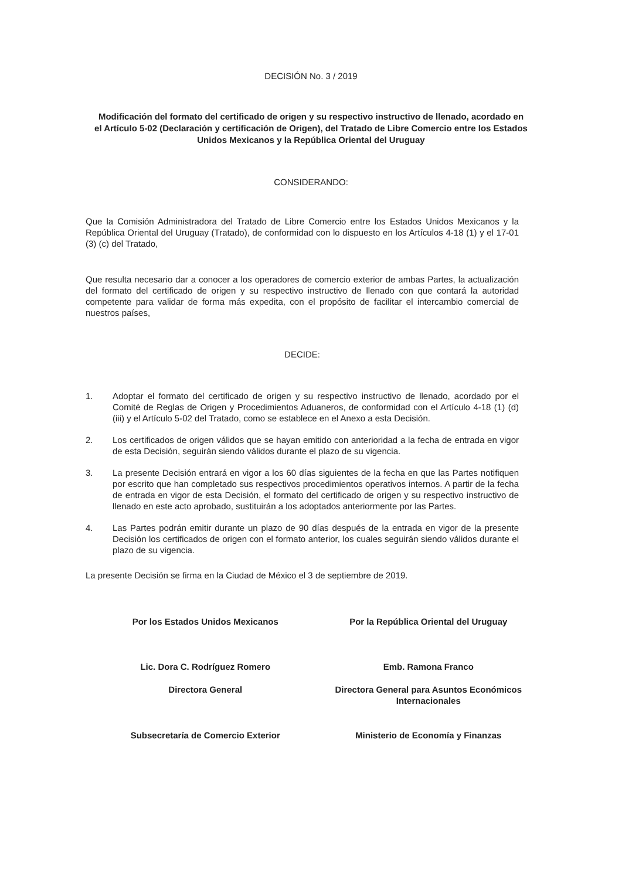DECISIÓN No. 3 / 2019
Modificación del formato del certificado de origen y su respectivo instructivo de llenado, acordado en el Artículo 5-02 (Declaración y certificación de Origen), del Tratado de Libre Comercio entre los Estados Unidos Mexicanos y la República Oriental del Uruguay
CONSIDERANDO:
Que la Comisión Administradora del Tratado de Libre Comercio entre los Estados Unidos Mexicanos y la República Oriental del Uruguay (Tratado), de conformidad con lo dispuesto en los Artículos 4-18 (1) y el 17-01 (3) (c) del Tratado,
Que resulta necesario dar a conocer a los operadores de comercio exterior de ambas Partes, la actualización del formato del certificado de origen y su respectivo instructivo de llenado con que contará la autoridad competente para validar de forma más expedita, con el propósito de facilitar el intercambio comercial de nuestros países,
DECIDE:
1. Adoptar el formato del certificado de origen y su respectivo instructivo de llenado, acordado por el Comité de Reglas de Origen y Procedimientos Aduaneros, de conformidad con el Artículo 4-18 (1) (d) (iii) y el Artículo 5-02 del Tratado, como se establece en el Anexo a esta Decisión.
2. Los certificados de origen válidos que se hayan emitido con anterioridad a la fecha de entrada en vigor de esta Decisión, seguirán siendo válidos durante el plazo de su vigencia.
3. La presente Decisión entrará en vigor a los 60 días siguientes de la fecha en que las Partes notifiquen por escrito que han completado sus respectivos procedimientos operativos internos. A partir de la fecha de entrada en vigor de esta Decisión, el formato del certificado de origen y su respectivo instructivo de llenado en este acto aprobado, sustituirán a los adoptados anteriormente por las Partes.
4. Las Partes podrán emitir durante un plazo de 90 días después de la entrada en vigor de la presente Decisión los certificados de origen con el formato anterior, los cuales seguirán siendo válidos durante el plazo de su vigencia.
La presente Decisión se firma en la Ciudad de México el 3 de septiembre de 2019.
Por los Estados Unidos Mexicanos
Por la República Oriental del Uruguay
Lic. Dora C. Rodríguez Romero Emb. Ramona Franco
Directora General Directora General para Asuntos Económicos Internacionales
Subsecretaría de Comercio Exterior
Ministerio de Economía y Finanzas